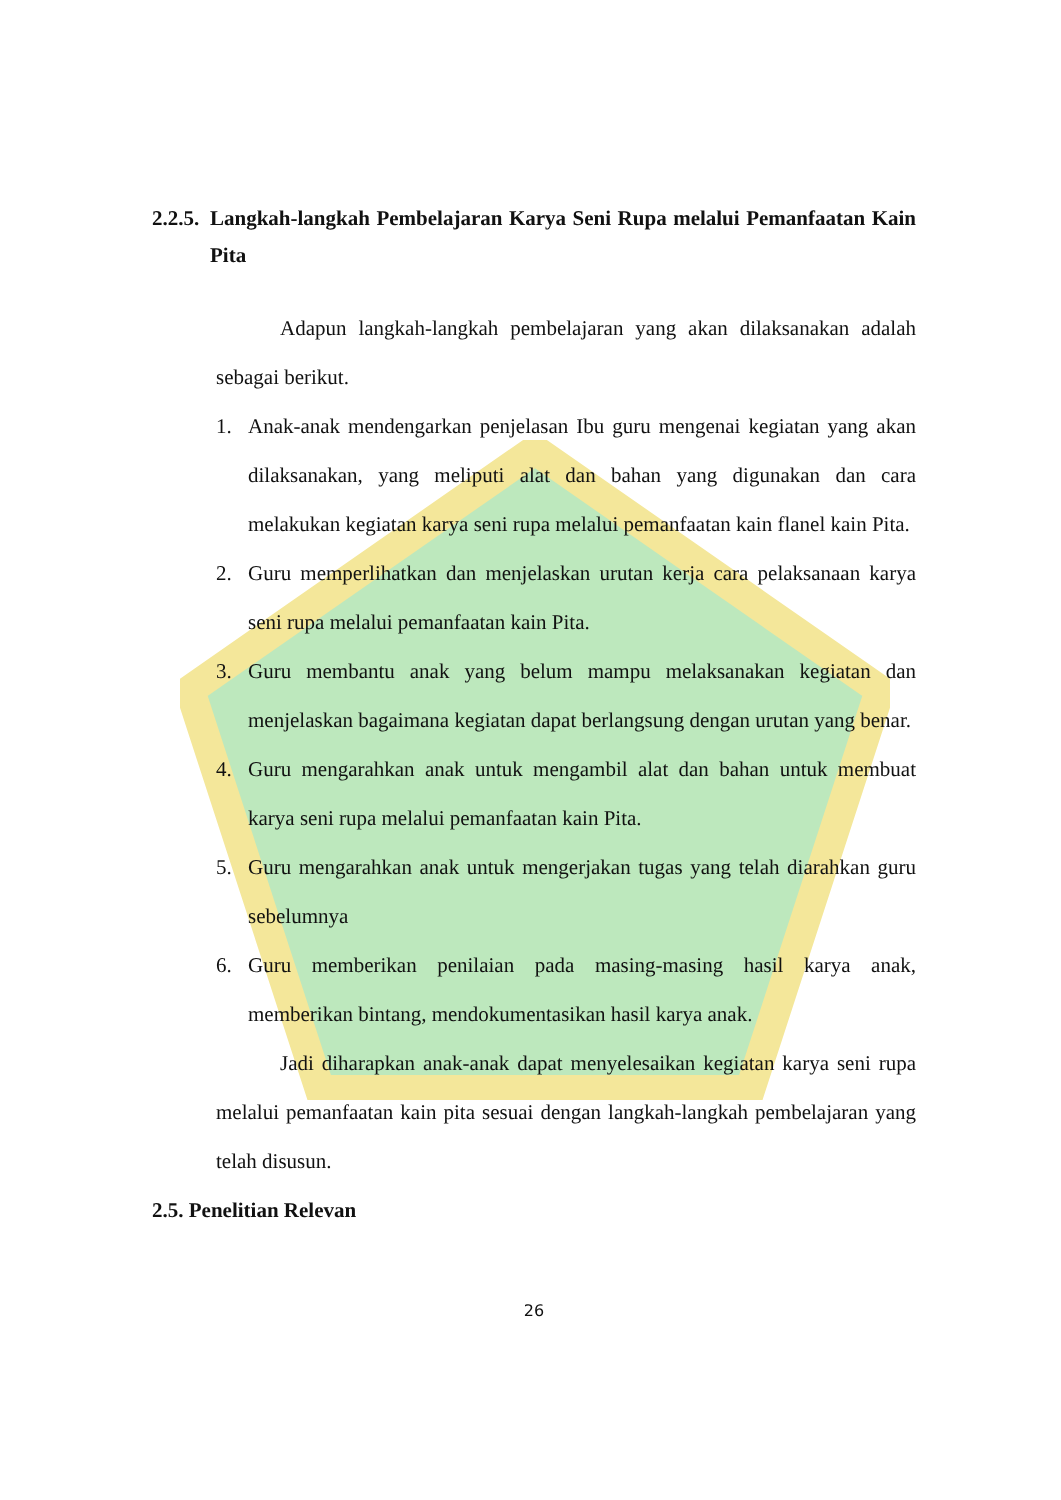2.2.5. Langkah-langkah Pembelajaran Karya Seni Rupa melalui Pemanfaatan Kain Pita
Adapun langkah-langkah pembelajaran yang akan dilaksanakan adalah sebagai berikut.
1. Anak-anak mendengarkan penjelasan Ibu guru mengenai kegiatan yang akan dilaksanakan, yang meliputi alat dan bahan yang digunakan dan cara melakukan kegiatan karya seni rupa melalui pemanfaatan kain flanel kain Pita.
2. Guru memperlihatkan dan menjelaskan urutan kerja cara pelaksanaan karya seni rupa melalui pemanfaatan kain Pita.
3. Guru membantu anak yang belum mampu melaksanakan kegiatan dan menjelaskan bagaimana kegiatan dapat berlangsung dengan urutan yang benar.
4. Guru mengarahkan anak untuk mengambil alat dan bahan untuk membuat karya seni rupa melalui pemanfaatan kain Pita.
5. Guru mengarahkan anak untuk mengerjakan tugas yang telah diarahkan guru sebelumnya
6. Guru memberikan penilaian pada masing-masing hasil karya anak, memberikan bintang, mendokumentasikan hasil karya anak.
Jadi diharapkan anak-anak dapat menyelesaikan kegiatan karya seni rupa melalui pemanfaatan kain pita sesuai dengan langkah-langkah pembelajaran yang telah disusun.
2.5. Penelitian Relevan
26